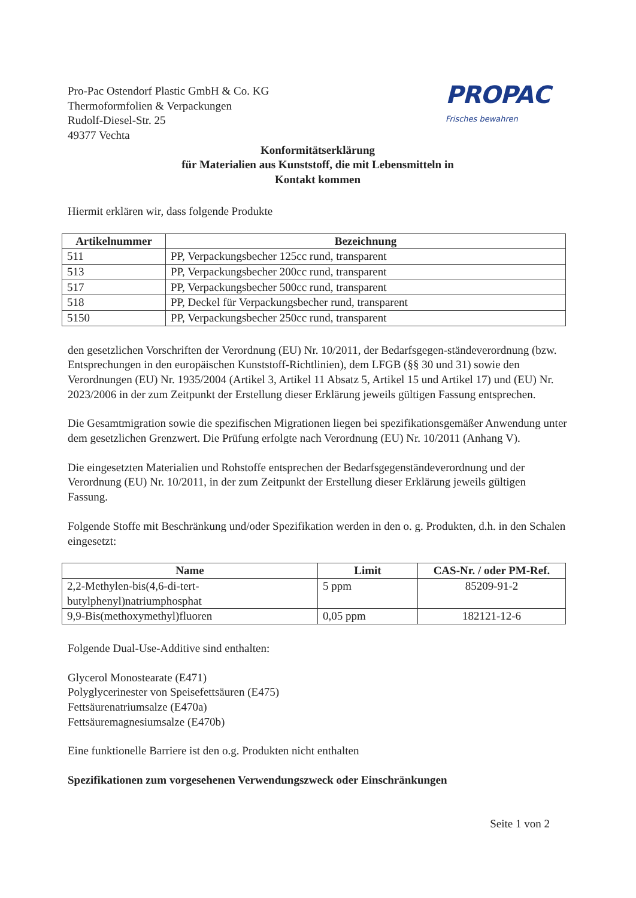Pro-Pac Ostendorf Plastic GmbH & Co. KG
Thermoformfolien & Verpackungen
Rudolf-Diesel-Str. 25
49377 Vechta
PROPAC
Frisches bewahren
Konformitätserklärung
für Materialien aus Kunststoff, die mit Lebensmitteln in
Kontakt kommen
Hiermit erklären wir, dass folgende Produkte
| Artikelnummer | Bezeichnung |
| --- | --- |
| 511 | PP, Verpackungsbecher 125cc rund, transparent |
| 513 | PP, Verpackungsbecher 200cc rund, transparent |
| 517 | PP, Verpackungsbecher 500cc rund, transparent |
| 518 | PP, Deckel für Verpackungsbecher rund, transparent |
| 5150 | PP, Verpackungsbecher 250cc rund, transparent |
den gesetzlichen Vorschriften der Verordnung (EU) Nr. 10/2011, der Bedarfsgegen-ständeverordnung (bzw. Entsprechungen in den europäischen Kunststoff-Richtlinien), dem LFGB (§§ 30 und 31) sowie den Verordnungen (EU) Nr. 1935/2004 (Artikel 3, Artikel 11 Absatz 5, Artikel 15 und Artikel 17) und (EU) Nr. 2023/2006 in der zum Zeitpunkt der Erstellung dieser Erklärung jeweils gültigen Fassung entsprechen.
Die Gesamtmigration sowie die spezifischen Migrationen liegen bei spezifikationsgemäßer Anwendung unter dem gesetzlichen Grenzwert. Die Prüfung erfolgte nach Verordnung (EU) Nr. 10/2011 (Anhang V).
Die eingesetzten Materialien und Rohstoffe entsprechen der Bedarfsgegenständeverordnung und der Verordnung (EU) Nr. 10/2011, in der zum Zeitpunkt der Erstellung dieser Erklärung jeweils gültigen Fassung.
Folgende Stoffe mit Beschränkung und/oder Spezifikation werden in den o. g. Produkten, d.h. in den Schalen eingesetzt:
| Name | Limit | CAS-Nr. / oder PM-Ref. |
| --- | --- | --- |
| 2,2-Methylen-bis(4,6-di-tert-butylphenyl)natriumphosphat | 5 ppm | 85209-91-2 |
| 9,9-Bis(methoxymethyl)fluoren | 0,05 ppm | 182121-12-6 |
Folgende Dual-Use-Additive sind enthalten:
Glycerol Monostearate (E471)
Polyglycerinester von Speisefettsäuren (E475)
Fettsäurenatriumsalze (E470a)
Fettsäuremagnesiumsalze (E470b)
Eine funktionelle Barriere ist den o.g. Produkten nicht enthalten
Spezifikationen zum vorgesehenen Verwendungszweck oder Einschränkungen
Seite 1 von 2